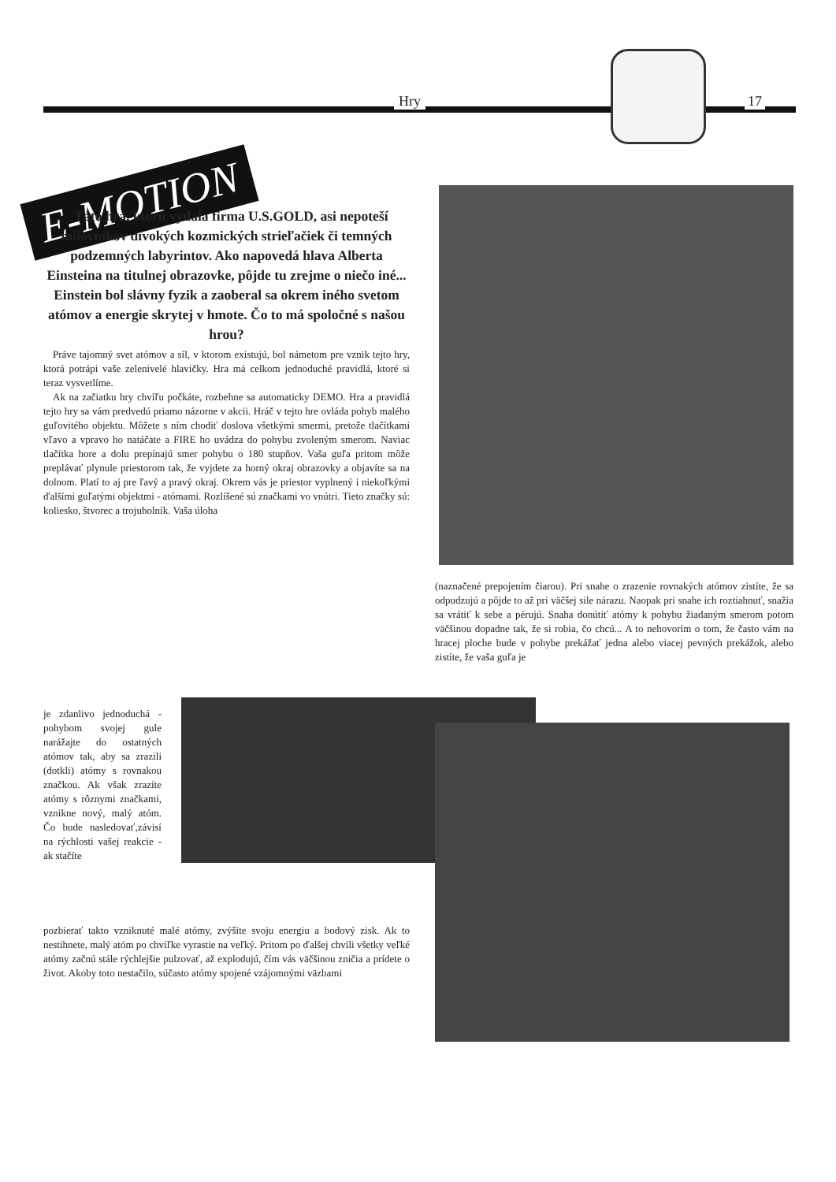Hry 17
E-MOTION
Táto hra, ktorú vydala firma U.S.GOLD, asi nepoteší milovníkov divokých kozmických strieľačiek či temných podzemných labyrintov. Ako napovedá hlava Alberta Einsteina na titulnej obrazovke, pôjde tu zrejme o niečo iné... Einstein bol slávny fyzik a zaoberal sa okrem iného svetom atómov a energie skrytej v hmote. Čo to má spoločné s našou hrou?
Práve tajomný svet atómov a síl, v ktorom existujú, bol námetom pre vznik tejto hry, ktorá potrápi vaše zelenivelé hlavičky. Hra má celkom jednoduché pravidlá, ktoré si teraz vysvetlíme.
Ak na začiatku hry chvíľu počkáte, rozbehne sa automaticky DEMO. Hra a pravidlá tejto hry sa vám predvedú priamo názorne v akcii. Hráč v tejto hre ovláda pohyb malého guľovitého objektu. Môžete s ním chodiť doslova všetkými smermi, pretože tlačítkami vľavo a vpravo ho natáčate a FIRE ho uvádza do pohybu zvoleným smerom. Naviac tlačítka hore a dolu prepínajú smer pohybu o 180 stupňov. Vaša guľa pritom môže preplávať plynule priestorom tak, že vyjdete za horný okraj obrazovky a objavíte sa na dolnom. Platí to aj pre ľavý a pravý okraj. Okrem vás je priestor vyplnený i niekoľkými ďalšími guľatými objektmi - atómami. Rozlíšené sú značkami vo vnútri. Tieto značky sú: koliesko, štvorec a trojuholník. Vaša úloha
je zdanlivo jednoduchá - pohybom svojej gule narážajte do ostatných atómov tak, aby sa zrazili (dotkli) atómy s rovnakou značkou. Ak však zrazíte atómy s rôznymi značkami, vznikne nový, malý atóm. Čo bude nasledovať,závisí na rýchlosti vašej reakcie - ak stačíte
pozbierať takto vzniknuté malé atómy, zvýšite svoju energiu a bodový zisk. Ak to nestihnete, malý atóm po chvíľke vyrastie na veľký. Pritom po ďalšej chvíli všetky veľké atómy začnú stále rýchlejšie pulzovať, až explodujú, čím vás väčšinou zničia a prídete o život. Akoby toto nestačilo, súčasto atómy spojené vzájomnými väzbami
(naznačené prepojením čiarou). Pri snahe o zrazenie rovnakých atómov zistíte, že sa odpudzujú a pôjde to až pri väčšej sile nárazu. Naopak pri snahe ich roztiahnuť, snažia sa vrátiť k sebe a pérujú. Snaha donútiť atómy k pohybu žiadaným smerom potom väčšinou dopadne tak, že si robia, čo chcú... A to nehovorím o tom, že často vám na hracej ploche bude v pohybe prekážať jedna alebo viacej pevných prekážok, alebo zistíte, že vaša guľa je